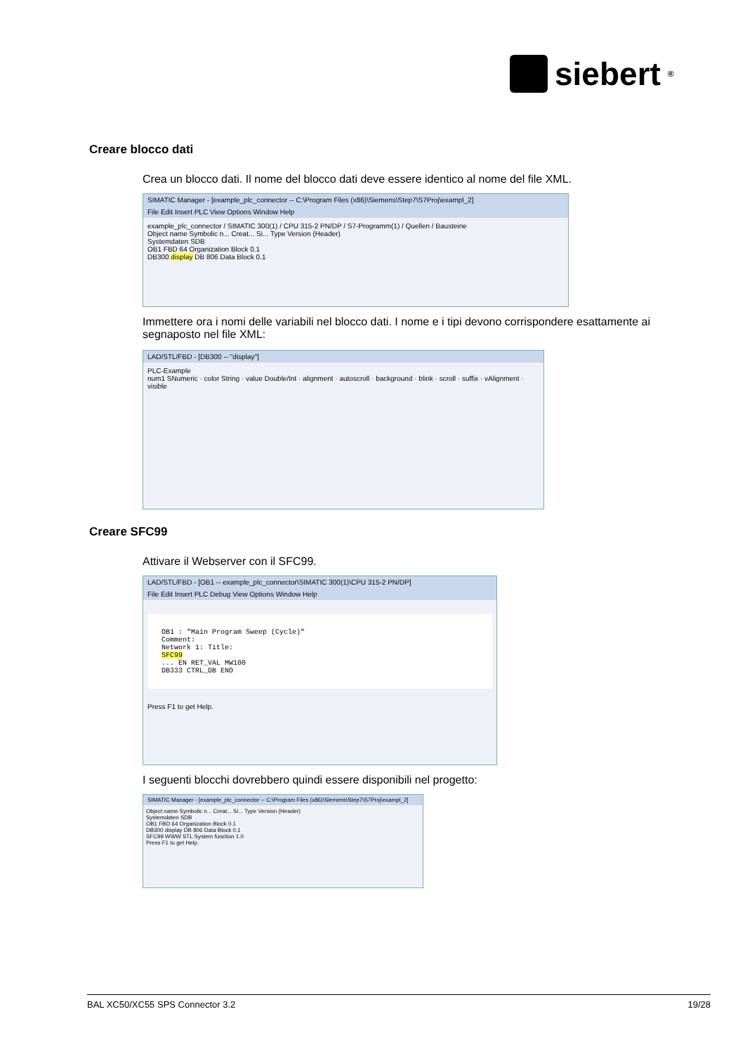siebert<sup>®</sup>
Creare blocco dati
Crea un blocco dati. Il nome del blocco dati deve essere identico al nome del file XML.
SIMATIC Manager - [example_plc_connector -- C:\Program Files (x86)\Siemens\Step7\S7Proj\exampl_2]
File Edit Insert PLC View Options Window Help
example_plc_connector / SIMATIC 300(1) / CPU 315-2 PN/DP / S7-Programm(1) / Quellen / Bausteine
Object name Symbolic n... Creat... Si... Type Version (Header)
Systemdaten SDB
OB1 FBD 64 Organization Block 0.1
DB300 display DB 806 Data Block 0.1
Immettere ora i nomi delle variabili nel blocco dati. I nome e i tipi devono corrispondere esattamente ai segnaposto nel file XML:
LAD/STL/FBD - [DB300 -- "display"]
PLC-Example
num1 SNumeric · color String · value Double/Int · alignment · autoscroll · background · blink · scroll · suffix · vAlignment · visible
Creare SFC99
Attivare il Webserver con il SFC99.
LAD/STL/FBD - [OB1 -- example_plc_connector\SIMATIC 300(1)\CPU 315-2 PN/DP]
File Edit Insert PLC Debug View Options Window Help
OB1 : "Main Program Sweep (Cycle)"
Comment:
Network 1: Title:
SFC99
... EN RET_VAL MW100
DB333 CTRL_DB ENO
Press F1 to get Help.
I seguenti blocchi dovrebbero quindi essere disponibili nel progetto:
SIMATIC Manager - [example_plc_connector -- C:\Program Files (x86)\Siemens\Step7\S7Proj\exampl_2]
Object name Symbolic n... Creat... Si... Type Version (Header)
Systemdaten SDB
OB1 FBD 64 Organization Block 0.1
DB300 display DB 806 Data Block 0.1
SFC99 WWW STL System function 1.0
Press F1 to get Help.
BAL XC50/XC55 SPS Connector 3.2 19/28